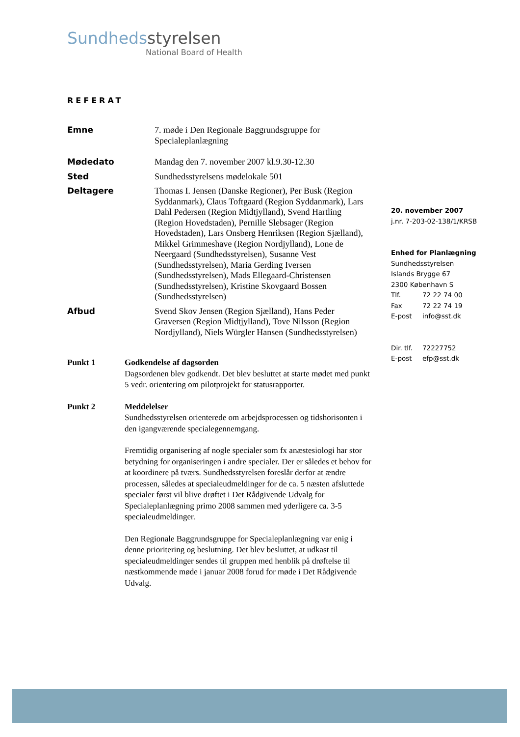Sundheds styrelsen
National Board of Health
REFERAT
Emne 7. møde i Den Regionale Baggrundsgruppe for Specialeplanlægning
Mødedato Mandag den 7. november 2007 kl.9.30-12.30
Sted Sundhedsstyrelsens mødelokale 501
Deltagere Thomas I. Jensen (Danske Regioner), Per Busk (Region Syddanmark), Claus Toftgaard (Region Syddanmark), Lars Dahl Pedersen (Region Midtjylland), Svend Hartling (Region Hovedstaden), Pernille Slebsager (Region Hovedstaden), Lars Onsberg Henriksen (Region Sjælland), Mikkel Grimmeshave (Region Nordjylland), Lone de Neergaard (Sundhedsstyrelsen), Susanne Vest (Sundhedsstyrelsen), Maria Gerding Iversen (Sundhedsstyrelsen), Mads Ellegaard-Christensen (Sundhedsstyrelsen), Kristine Skovgaard Bossen (Sundhedsstyrelsen)
Afbud Svend Skov Jensen (Region Sjælland), Hans Peder Graversen (Region Midtjylland), Tove Nilsson (Region Nordjylland), Niels Würgler Hansen (Sundhedsstyrelsen)
Punkt 1 Godkendelse af dagsorden
Dagsordenen blev godkendt. Det blev besluttet at starte mødet med punkt 5 vedr. orientering om pilotprojekt for statusrapporter.
Punkt 2 Meddelelser
Sundhedsstyrelsen orienterede om arbejdsprocessen og tidshorisonten i den igangværende specialegennemgang.
Fremtidig organisering af nogle specialer som fx anæstesiologi har stor betydning for organiseringen i andre specialer. Der er således et behov for at koordinere på tværs. Sundhedsstyrelsen foreslår derfor at ændre processen, således at specialeudmeldinger for de ca. 5 næsten afsluttede specialer først vil blive drøftet i Det Rådgivende Udvalg for Specialeplanlægning primo 2008 sammen med yderligere ca. 3-5 specialeudmeldinger.
Den Regionale Baggrundsgruppe for Specialeplanlægning var enig i denne prioritering og beslutning. Det blev besluttet, at udkast til specialeudmeldinger sendes til gruppen med henblik på drøftelse til næstkommende møde i januar 2008 forud for møde i Det Rådgivende Udvalg.
20. november 2007
j.nr. 7-203-02-138/1/KRSB
Enhed for Planlægning
Sundhedsstyrelsen
Islands Brygge 67
2300 København S
Tlf. 72 22 74 00
Fax 72 22 74 19
E-post info@sst.dk
Dir. tlf. 72227752
E-post efp@sst.dk